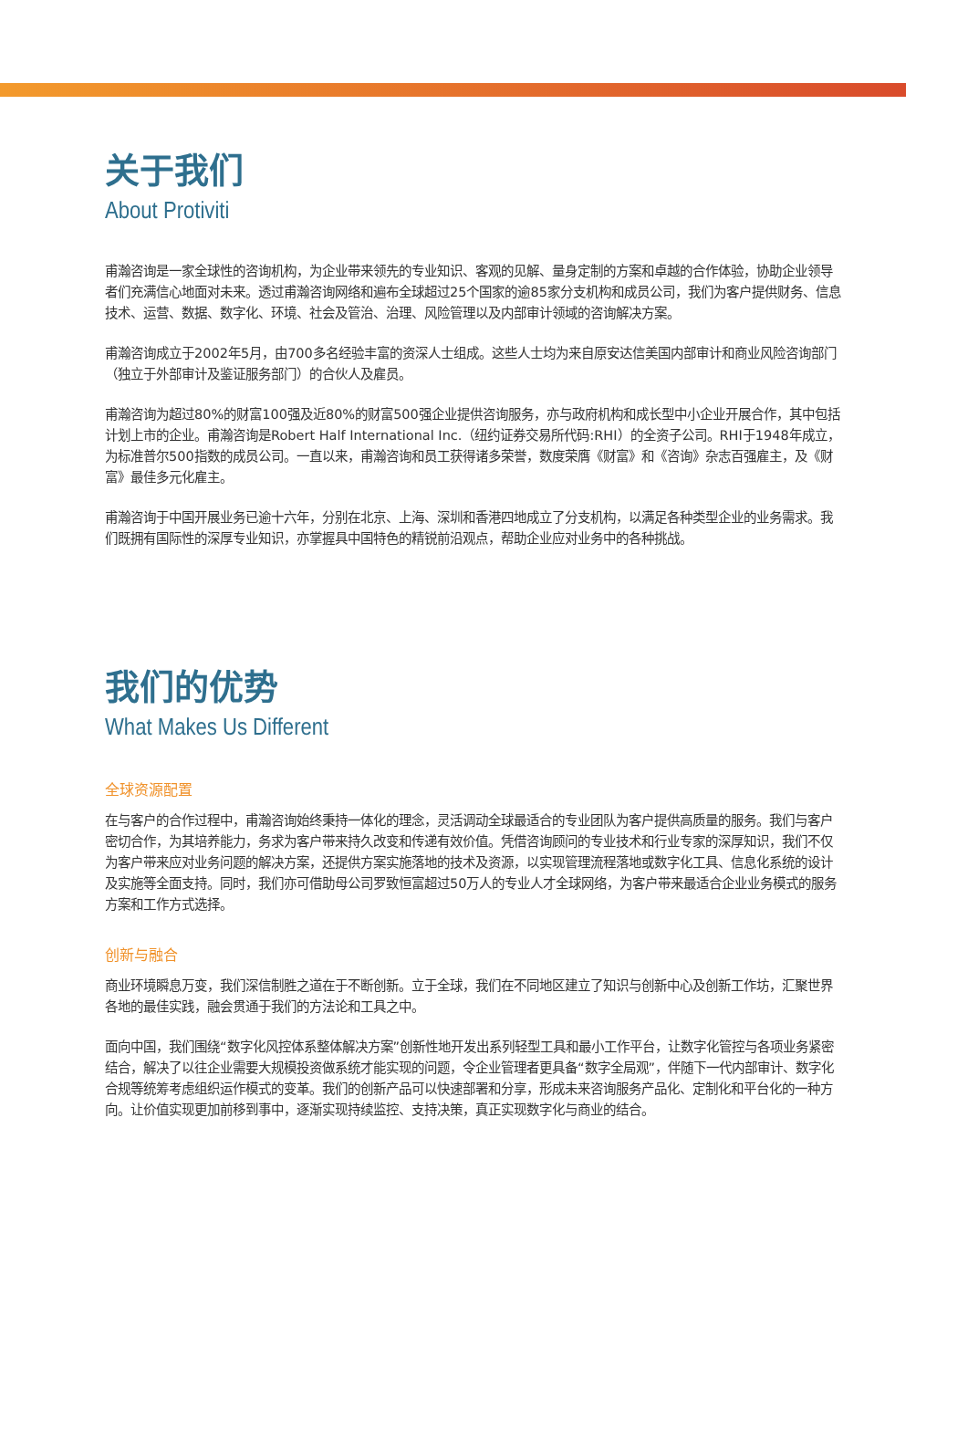关于我们
About Protiviti
甫瀚咨询是一家全球性的咨询机构，为企业带来领先的专业知识、客观的见解、量身定制的方案和卓越的合作体验，协助企业领导者们充满信心地面对未来。透过甫瀚咨询网络和遍布全球超过25个国家的逾85家分支机构和成员公司，我们为客户提供财务、信息技术、运营、数据、数字化、环境、社会及管治、治理、风险管理以及内部审计领域的咨询解决方案。
甫瀚咨询成立于2002年5月，由700多名经验丰富的资深人士组成。这些人士均为来自原安达信美国内部审计和商业风险咨询部门（独立于外部审计及鉴证服务部门）的合伙人及雇员。
甫瀚咨询为超过80%的财富100强及近80%的财富500强企业提供咨询服务，亦与政府机构和成长型中小企业开展合作，其中包括计划上市的企业。甫瀚咨询是Robert Half International Inc.（纽约证券交易所代码:RHI）的全资子公司。RHI于1948年成立，为标准普尔500指数的成员公司。一直以来，甫瀚咨询和员工获得诸多荣誉，数度荣膺《财富》和《咨询》杂志百强雇主，及《财富》最佳多元化雇主。
甫瀚咨询于中国开展业务已逾十六年，分别在北京、上海、深圳和香港四地成立了分支机构，以满足各种类型企业的业务需求。我们既拥有国际性的深厚专业知识，亦掌握具中国特色的精锐前沿观点，帮助企业应对业务中的各种挑战。
我们的优势
What Makes Us Different
全球资源配置
在与客户的合作过程中，甫瀚咨询始终秉持一体化的理念，灵活调动全球最适合的专业团队为客户提供高质量的服务。我们与客户密切合作，为其培养能力，务求为客户带来持久改变和传递有效价值。凭借咨询顾问的专业技术和行业专家的深厚知识，我们不仅为客户带来应对业务问题的解决方案，还提供方案实施落地的技术及资源，以实现管理流程落地或数字化工具、信息化系统的设计及实施等全面支持。同时，我们亦可借助母公司罗致恒富超过50万人的专业人才全球网络，为客户带来最适合企业业务模式的服务方案和工作方式选择。
创新与融合
商业环境瞬息万变，我们深信制胜之道在于不断创新。立于全球，我们在不同地区建立了知识与创新中心及创新工作坊，汇聚世界各地的最佳实践，融会贯通于我们的方法论和工具之中。
面向中国，我们围绕“数字化风控体系整体解决方案”创新性地开发出系列轻型工具和最小工作平台，让数字化管控与各项业务紧密结合，解决了以往企业需要大规模投资做系统才能实现的问题，令企业管理者更具备“数字全局观”，伴随下一代内部审计、数字化合规等统筹考虑组织运作模式的变革。我们的创新产品可以快速部署和分享，形成未来咨询服务产品化、定制化和平台化的一种方向。让价值实现更加前移到事中，逐渐实现持续监控、支持决策，真正实现数字化与商业的结合。